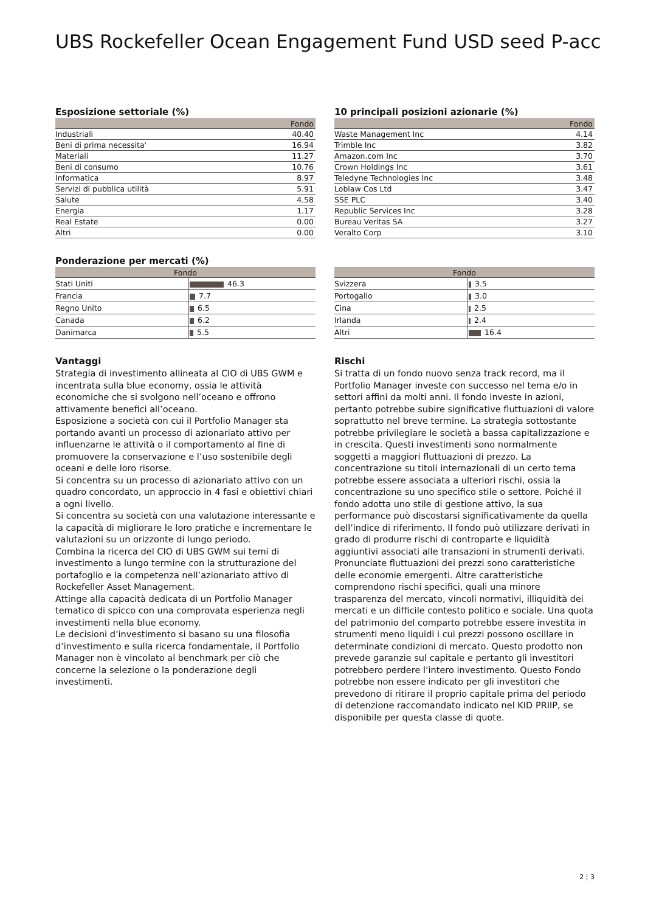UBS Rockefeller Ocean Engagement Fund USD seed P-acc
Esposizione settoriale (%)
| | Fondo |
| --- | --- |
| Industriali | 40.40 |
| Beni di prima necessita' | 16.94 |
| Materiali | 11.27 |
| Beni di consumo | 10.76 |
| Informatica | 8.97 |
| Servizi di pubblica utilità | 5.91 |
| Salute | 4.58 |
| Energia | 1.17 |
| Real Estate | 0.00 |
| Altri | 0.00 |
10 principali posizioni azionarie (%)
| | Fondo |
| --- | --- |
| Waste Management Inc | 4.14 |
| Trimble Inc | 3.82 |
| Amazon.com Inc | 3.70 |
| Crown Holdings Inc | 3.61 |
| Teledyne Technologies Inc | 3.48 |
| Loblaw Cos Ltd | 3.47 |
| SSE PLC | 3.40 |
| Republic Services Inc | 3.28 |
| Bureau Veritas SA | 3.27 |
| Veralto Corp | 3.10 |
Ponderazione per mercati (%)
| Fondo | |
| --- | --- |
| Stati Uniti | 46.3 |
| Francia | 7.7 |
| Regno Unito | 6.5 |
| Canada | 6.2 |
| Danimarca | 5.5 |
| Fondo | |
| --- | --- |
| Svizzera | 3.5 |
| Portogallo | 3.0 |
| Cina | 2.5 |
| Irlanda | 2.4 |
| Altri | 16.4 |
Vantaggi
Strategia di investimento allineata al CIO di UBS GWM e incentrata sulla blue economy, ossia le attività economiche che si svolgono nell’oceano e offrono attivamente benefici all’oceano.
Esposizione a società con cui il Portfolio Manager sta portando avanti un processo di azionariato attivo per influenzarne le attività o il comportamento al fine di promuovere la conservazione e l’uso sostenibile degli oceani e delle loro risorse.
Si concentra su un processo di azionariato attivo con un quadro concordato, un approccio in 4 fasi e obiettivi chiari a ogni livello.
Si concentra su società con una valutazione interessante e la capacità di migliorare le loro pratiche e incrementare le valutazioni su un orizzonte di lungo periodo.
Combina la ricerca del CIO di UBS GWM sui temi di investimento a lungo termine con la strutturazione del portafoglio e la competenza nell’azionariato attivo di Rockefeller Asset Management.
Attinge alla capacità dedicata di un Portfolio Manager tematico di spicco con una comprovata esperienza negli investimenti nella blue economy.
Le decisioni d’investimento si basano su una filosofia d’investimento e sulla ricerca fondamentale, il Portfolio Manager non è vincolato al benchmark per ciò che concerne la selezione o la ponderazione degli investimenti.
Rischi
Si tratta di un fondo nuovo senza track record, ma il Portfolio Manager investe con successo nel tema e/o in settori affini da molti anni. Il fondo investe in azioni, pertanto potrebbe subire significative fluttuazioni di valore soprattutto nel breve termine. La strategia sottostante potrebbe privilegiare le società a bassa capitalizzazione e in crescita. Questi investimenti sono normalmente soggetti a maggiori fluttuazioni di prezzo. La concentrazione su titoli internazionali di un certo tema potrebbe essere associata a ulteriori rischi, ossia la concentrazione su uno specifico stile o settore. Poiché il fondo adotta uno stile di gestione attivo, la sua performance può discostarsi significativamente da quella dell’indice di riferimento. Il fondo può utilizzare derivati in grado di produrre rischi di controparte e liquidità aggiuntivi associati alle transazioni in strumenti derivati. Pronunciate fluttuazioni dei prezzi sono caratteristiche delle economie emergenti. Altre caratteristiche comprendono rischi specifici, quali una minore trasparenza del mercato, vincoli normativi, illiquidità dei mercati e un difficile contesto politico e sociale. Una quota del patrimonio del comparto potrebbe essere investita in strumenti meno liquidi i cui prezzi possono oscillare in determinate condizioni di mercato. Questo prodotto non prevede garanzie sul capitale e pertanto gli investitori potrebbero perdere l’intero investimento. Questo Fondo potrebbe non essere indicato per gli investitori che prevedono di ritirare il proprio capitale prima del periodo di detenzione raccomandato indicato nel KID PRIIP, se disponibile per questa classe di quote.
2 ¦ 3